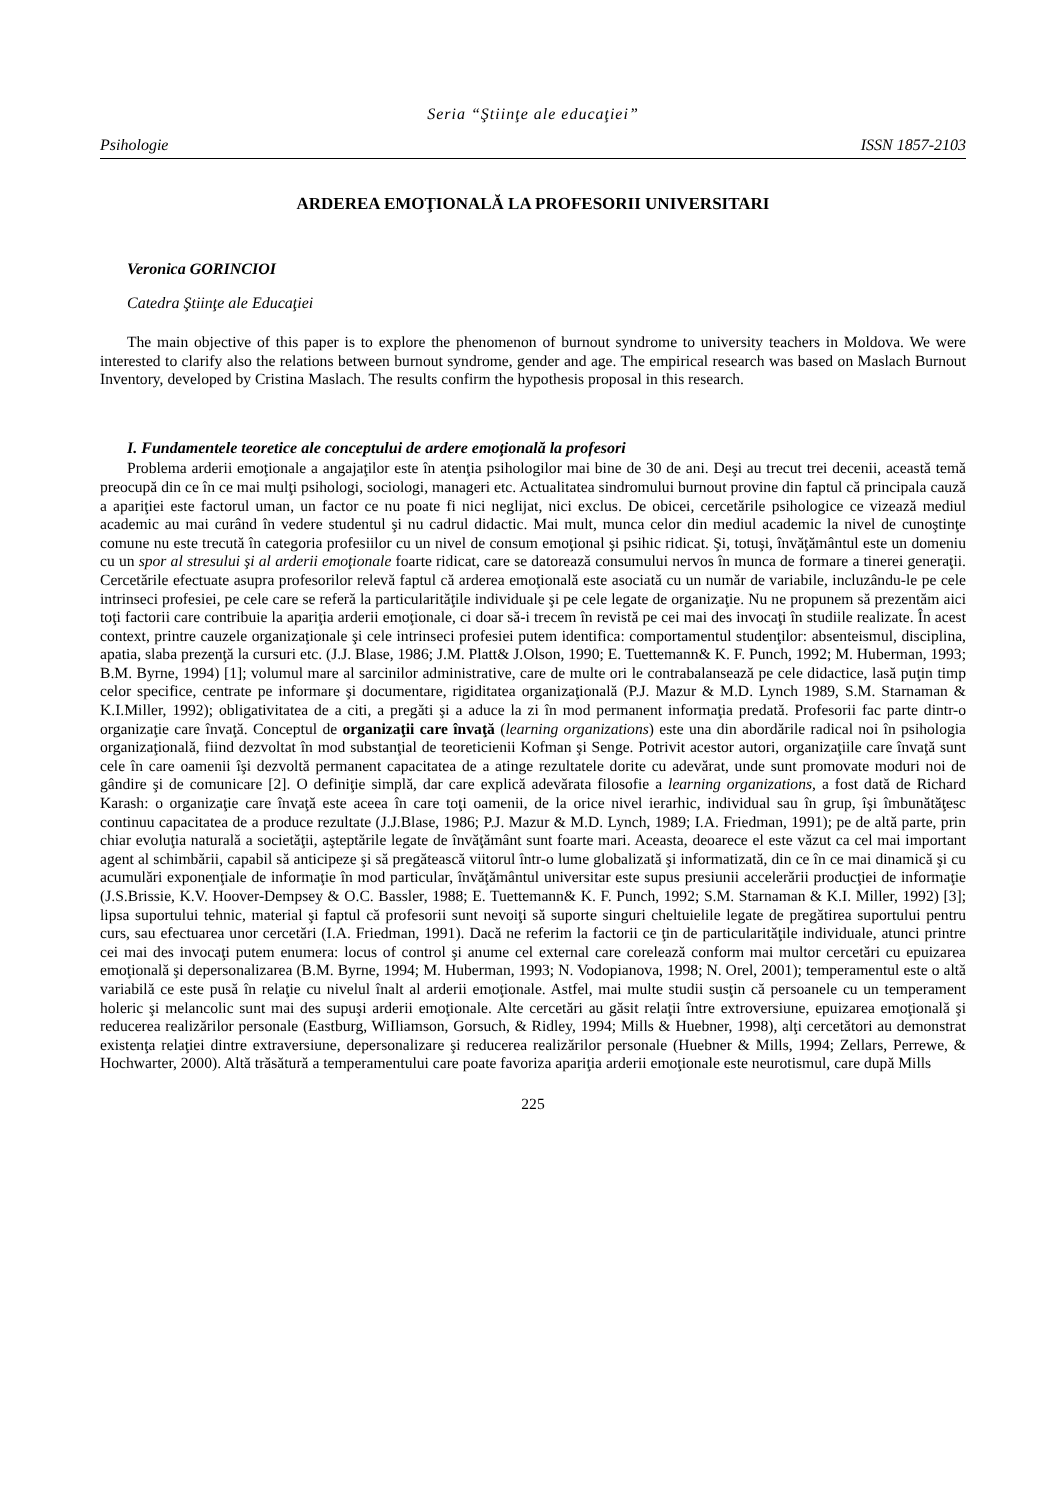Seria “Ştiinţe ale educaţiei”
Psihologie ISSN 1857-2103
ARDEREA EMOŢIONALĂ LA PROFESORII UNIVERSITARI
Veronica GORINCIOI
Catedra Ştiinţe ale Educaţiei
The main objective of this paper is to explore the phenomenon of burnout syndrome to university teachers in Moldova. We were interested to clarify also the relations between burnout syndrome, gender and age. The empirical research was based on Maslach Burnout Inventory, developed by Cristina Maslach. The results confirm the hypothesis proposal in this research.
I. Fundamentele teoretice ale conceptului de ardere emoţională la profesori
Problema arderii emoţionale a angajaţilor este în atenţia psihologilor mai bine de 30 de ani. Deşi au trecut trei decenii, această temă preocupă din ce în ce mai mulţi psihologi, sociologi, manageri etc. Actualitatea sindromului burnout provine din faptul că principala cauză a apariţiei este factorul uman, un factor ce nu poate fi nici neglijat, nici exclus. De obicei, cercetările psihologice ce vizează mediul academic au mai curând în vedere studentul şi nu cadrul didactic. Mai mult, munca celor din mediul academic la nivel de cunoştinţe comune nu este trecută în categoria profesiilor cu un nivel de consum emoţional şi psihic ridicat. Şi, totuşi, învăţământul este un domeniu cu un spor al stresului şi al arderii emoţionale foarte ridicat, care se datorează consumului nervos în munca de formare a tinerei generaţii. Cercetările efectuate asupra profesorilor relevă faptul că arderea emoţională este asociată cu un număr de variabile, incluzându-le pe cele intrinseci profesiei, pe cele care se referă la particularităţile individuale şi pe cele legate de organizaţie. Nu ne propunem să prezentăm aici toţi factorii care contribuie la apariţia arderii emoţionale, ci doar să-i trecem în revistă pe cei mai des invocaţi în studiile realizate. În acest context, printre cauzele organizaţionale şi cele intrinseci profesiei putem identifica: comportamentul studenţilor: absenteismul, disciplina, apatia, slaba prezenţă la cursuri etc. (J.J. Blase, 1986; J.M. Platt& J.Olson, 1990; E. Tuettemann& K. F. Punch, 1992; M. Huberman, 1993; B.M. Byrne, 1994) [1]; volumul mare al sarcinilor administrative, care de multe ori le contrabalansează pe cele didactice, lasă puţin timp celor specifice, centrate pe informare şi documentare, rigiditatea organizaţională (P.J. Mazur & M.D. Lynch 1989, S.M. Starnaman & K.I.Miller, 1992); obligativitatea de a citi, a pregăti şi a aduce la zi în mod permanent informaţia predată. Profesorii fac parte dintr-o organizaţie care învaţă. Conceptul de organizaţii care învaţă (learning organizations) este una din abordările radical noi în psihologia organizaţională, fiind dezvoltat în mod substanţial de teoreticienii Kofman şi Senge. Potrivit acestor autori, organizaţiile care învaţă sunt cele în care oamenii îşi dezvoltă permanent capacitatea de a atinge rezultatele dorite cu adevărat, unde sunt promovate moduri noi de gândire şi de comunicare [2]. O definiţie simplă, dar care explică adevărata filosofie a learning organizations, a fost dată de Richard Karash: o organizaţie care învaţă este aceea în care toţi oamenii, de la orice nivel ierarhic, individual sau în grup, îşi îmbunătăţesc continuu capacitatea de a produce rezultate (J.J.Blase, 1986; P.J. Mazur & M.D. Lynch, 1989; I.A. Friedman, 1991); pe de altă parte, prin chiar evoluţia naturală a societăţii, aşteptările legate de învăţământ sunt foarte mari. Aceasta, deoarece el este văzut ca cel mai important agent al schimbării, capabil să anticipeze şi să pregătească viitorul într-o lume globalizată şi informatizată, din ce în ce mai dinamică şi cu acumulări exponenţiale de informaţie în mod particular, învăţământul universitar este supus presiunii accelerării producţiei de informaţie (J.S.Brissie, K.V. Hoover-Dempsey & O.C. Bassler, 1988; E. Tuettemann& K. F. Punch, 1992; S.M. Starnaman & K.I. Miller, 1992) [3]; lipsa suportului tehnic, material şi faptul că profesorii sunt nevoiţi să suporte singuri cheltuielile legate de pregătirea suportului pentru curs, sau efectuarea unor cercetări (I.A. Friedman, 1991). Dacă ne referim la factorii ce ţin de particularităţile individuale, atunci printre cei mai des invocaţi putem enumera: locus of control şi anume cel external care corelează conform mai multor cercetări cu epuizarea emoţională şi depersonalizarea (B.M. Byrne, 1994; M. Huberman, 1993; N. Vodopianova, 1998; N. Orel, 2001); temperamentul este o altă variabilă ce este pusă în relaţie cu nivelul înalt al arderii emoţionale. Astfel, mai multe studii susţin că persoanele cu un temperament holeric şi melancolic sunt mai des supuşi arderii emoţionale. Alte cercetări au găsit relaţii între extroversiune, epuizarea emoţională şi reducerea realizărilor personale (Eastburg, WiIliamson, Gorsuch, & Ridley, 1994; Mills & Huebner, 1998), alţi cercetători au demonstrat existenţa relaţiei dintre extraversiune, depersonalizare şi reducerea realizărilor personale (Huebner & Mills, 1994; Zellars, Perrewe, & Hochwarter, 2000). Altă trăsătură a temperamentului care poate favoriza apariţia arderii emoţionale este neurotismul, care după Mills
225